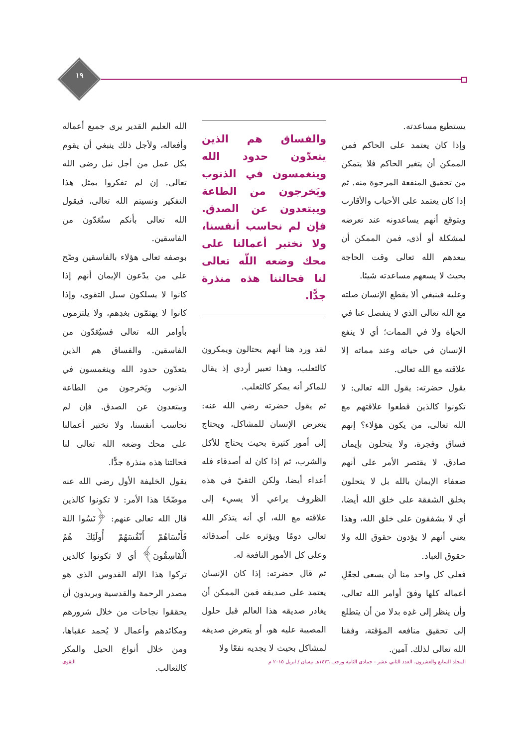١٩
الله العليم القدير يرى جميع أعماله وأفعاله، ولأجل ذلك ينبغي أن يقوم بكل عمل من أجل نيل رضى الله تعالى. إن لم تفكروا بمثل هذا التفكير ونسيتم الله تعالى، فيقول الله تعالى بأنكم ستُعَدّون من الفاسقين.
بوصفه تعالى هؤلاء بالفاسقين وضّح على من يدّعون الإيمان أنهم إذا كانوا لا يسلكون سبل التقوى، وإذا كانوا لا يهتمّون بغدِهم، ولا يلتزمون بأوامر الله تعالى فسيُعَدّون من الفاسقين. والفساق هم الذين يتعدّون حدود الله وينغمسون في الذنوب ويَخرجون من الطاعة ويبتعدون عن الصدق. فإن لم نحاسب أنفسنا، ولا نختبر أعمالنا على محك وضعه الله تعالى لنا فحالتنا هذه منذرة جدًّا.
يقول الخليفة الأول رضي الله عنه موضّحًا هذا الأمر: لا تكونوا كالذين قال الله تعالى عنهم: ﴿نَسُوا اللهَ فَأَنْسَاهُمْ أَنْفُسَهُمْ أُولَئِكَ هُمُ الْفَاسِقُونَ﴾ أي لا تكونوا كالذين تركوا هذا الإله القدوس الذي هو مصدر الرحمة والقدسية ويريدون أن يحققوا نجاحات من خلال شرورهم ومكائدهم وأعمال لا يُحمد عقباها، ومن خلال أنواع الحيل والمكر كالثعالب.
والفساق هم الذين يتعدّون حدود الله وينغمسون في الذنوب ويَخرجون من الطاعة ويبتعدون عن الصدق. فإن لم نحاسب أنفسنا، ولا نختبر أعمالنا على محك وضعه اللّه تعالى لنا فحالتنا هذه منذرة جدًّا.
لقد ورد هنا أنهم يحتالون ويمكرون كالثعلب، وهذا تعبير أردي إذ يقال للماكر أنه يمكر كالثعلب.
ثم يقول حضرته رضي الله عنه: يتعرض الإنسان للمشاكل، ويحتاج إلى أمور كثيرة بحيث يحتاج للأكل والشرب، ثم إذا كان له أصدقاء فله أعداء أيضا، ولكن التقيّ في هذه الظروف يراعي ألا يسيء إلى علاقته مع الله، أي أنه يتذكر الله تعالى دومًا ويؤثره على أصدقائه وعلى كل الأمور النافعة له.
ثم قال حضرته: إذا كان الإنسان يعتمد على صديقه فمن الممكن أن يغادر صديقه هذا العالم قبل حلول المصيبة عليه هو، أو يتعرض صديقه لمشاكل بحيث لا يجديه نفعًا ولا
يستطيع مساعدته.
وإذا كان يعتمد على الحاكم فمن الممكن أن يتغير الحاكم فلا يتمكن من تحقيق المنفعة المرجوة منه. ثم إذا كان يعتمد على الأحباب والأقارب ويتوقع أنهم يساعدونه عند تعرضه لمشكلة أو أذى، فمن الممكن أن يبعدهم الله تعالى وقت الحاجة بحيث لا يسعهم مساعدته شيئا.
وعليه فينبغي ألا يقطع الإنسان صلته مع الله تعالى الذي لا ينفصل عنا في الحياة ولا في الممات؛ أي لا ينفع الإنسان في حياته وعند مماته إلا علاقته مع الله تعالى.
يقول حضرته: يقول الله تعالى: لا تكونوا كالذين قطعوا علاقتهم مع الله تعالى، من يكون هؤلاء؟ إنهم فساق وفجرة، ولا يتحلون بإيمان صادق. لا يقتصر الأمر على أنهم ضعفاء الإيمان بالله بل لا يتحلون بخلق الشفقة على خلق الله أيضا، أي لا يشفقون على خلق الله، وهذا يعني أنهم لا يؤدون حقوق الله ولا حقوق العباد.
فعلى كل واحد منا أن يسعى لجعْلِ أعماله كلها وفقَ أوامر الله تعالى، وأن ينظر إلى غدِه بدلا من أن يتطلع إلى تحقيق منافعه المؤقتة، وفقنا الله تعالى لذلك. آمين.
المجلد السابع والعشرون. العدد الثاني عشر - جمادى الثانية ورجب ١٤٣٦هـ نيسان / ابريل ٢٠١٥ م التقوى